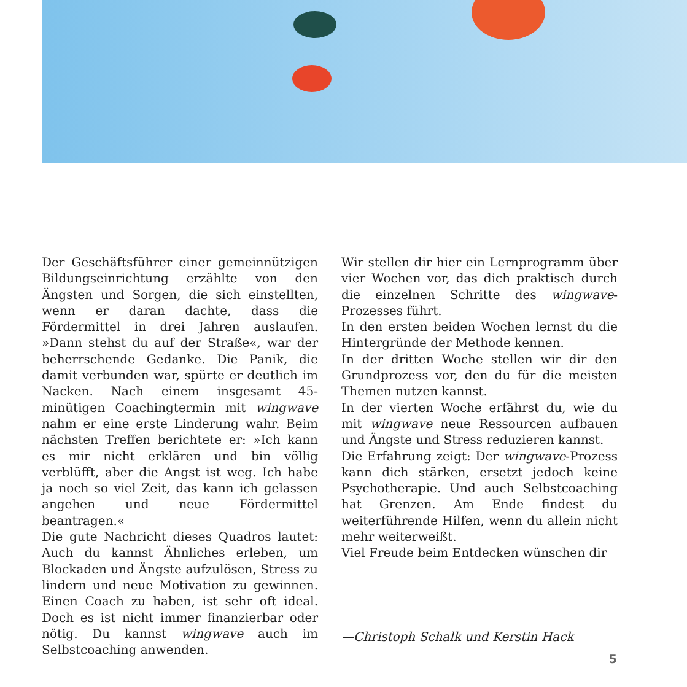Der Geschäftsführer einer gemeinnützigen Bildungseinrichtung erzählte von den Ängsten und Sorgen, die sich einstellten, wenn er daran dachte, dass die Fördermittel in drei Jahren auslaufen. »Dann stehst du auf der Straße«, war der beherrschende Gedanke. Die Panik, die damit verbunden war, spürte er deutlich im Nacken. Nach einem insgesamt 45-minütigen Coachingtermin mit wingwave nahm er eine erste Linderung wahr. Beim nächsten Treffen berichtete er: »Ich kann es mir nicht erklären und bin völlig verblüfft, aber die Angst ist weg. Ich habe ja noch so viel Zeit, das kann ich gelassen angehen und neue Fördermittel beantragen.«
Die gute Nachricht dieses Quadros lautet: Auch du kannst Ähnliches erleben, um Blockaden und Ängste aufzulösen, Stress zu lindern und neue Motivation zu gewinnen. Einen Coach zu haben, ist sehr oft ideal. Doch es ist nicht immer finanzierbar oder nötig. Du kannst wingwave auch im Selbstcoaching anwenden.
Wir stellen dir hier ein Lernprogramm über vier Wochen vor, das dich praktisch durch die einzelnen Schritte des wingwave-Prozesses führt.
In den ersten beiden Wochen lernst du die Hintergründe der Methode kennen.
In der dritten Woche stellen wir dir den Grundprozess vor, den du für die meisten Themen nutzen kannst.
In der vierten Woche erfährst du, wie du mit wingwave neue Ressourcen aufbauen und Ängste und Stress reduzieren kannst.
Die Erfahrung zeigt: Der wingwave-Prozess kann dich stärken, ersetzt jedoch keine Psychotherapie. Und auch Selbstcoaching hat Grenzen. Am Ende findest du weiterführende Hilfen, wenn du allein nicht mehr weiterweißt.
Viel Freude beim Entdecken wünschen dir
—Christoph Schalk und Kerstin Hack
5